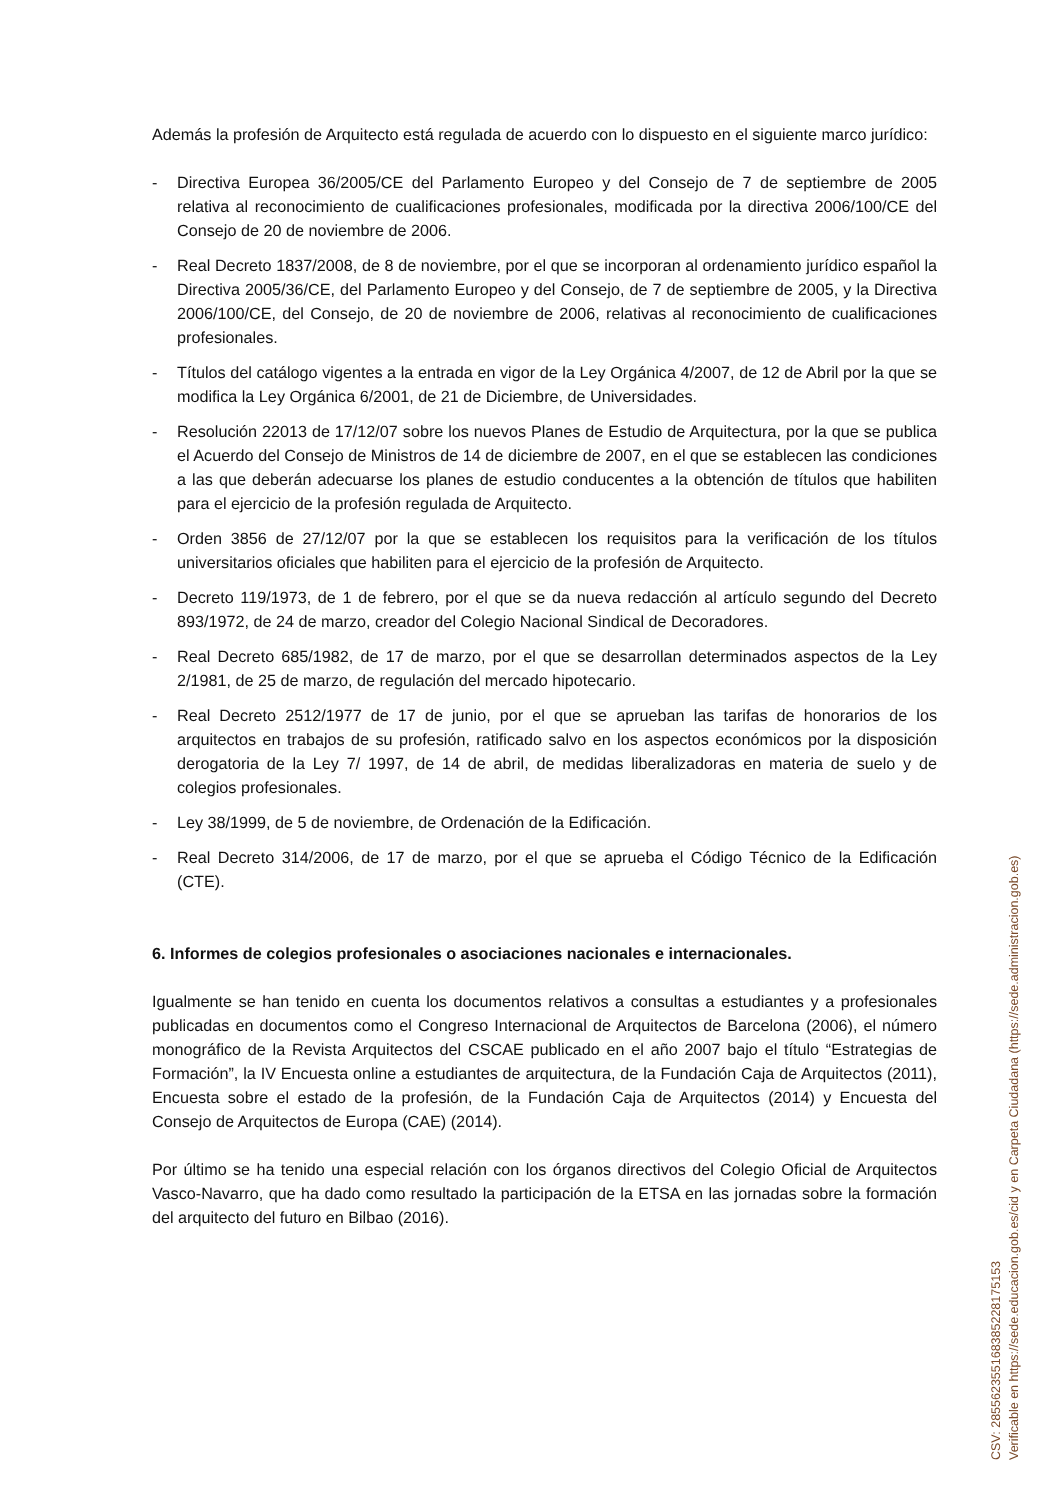Además la profesión de Arquitecto está regulada de acuerdo con lo dispuesto en el siguiente marco jurídico:
- Directiva Europea 36/2005/CE del Parlamento Europeo y del Consejo de 7 de septiembre de 2005 relativa al reconocimiento de cualificaciones profesionales, modificada por la directiva 2006/100/CE del Consejo de 20 de noviembre de 2006.
- Real Decreto 1837/2008, de 8 de noviembre, por el que se incorporan al ordenamiento jurídico español la Directiva 2005/36/CE, del Parlamento Europeo y del Consejo, de 7 de septiembre de 2005, y la Directiva 2006/100/CE, del Consejo, de 20 de noviembre de 2006, relativas al reconocimiento de cualificaciones profesionales.
- Títulos del catálogo vigentes a la entrada en vigor de la Ley Orgánica 4/2007, de 12 de Abril por la que se modifica la Ley Orgánica 6/2001, de 21 de Diciembre, de Universidades.
- Resolución 22013 de 17/12/07 sobre los nuevos Planes de Estudio de Arquitectura, por la que se publica el Acuerdo del Consejo de Ministros de 14 de diciembre de 2007, en el que se establecen las condiciones a las que deberán adecuarse los planes de estudio conducentes a la obtención de títulos que habiliten para el ejercicio de la profesión regulada de Arquitecto.
- Orden 3856 de 27/12/07 por la que se establecen los requisitos para la verificación de los títulos universitarios oficiales que habiliten para el ejercicio de la profesión de Arquitecto.
- Decreto 119/1973, de 1 de febrero, por el que se da nueva redacción al artículo segundo del Decreto 893/1972, de 24 de marzo, creador del Colegio Nacional Sindical de Decoradores.
- Real Decreto 685/1982, de 17 de marzo, por el que se desarrollan determinados aspectos de la Ley 2/1981, de 25 de marzo, de regulación del mercado hipotecario.
- Real Decreto 2512/1977 de 17 de junio, por el que se aprueban las tarifas de honorarios de los arquitectos en trabajos de su profesión, ratificado salvo en los aspectos económicos por la disposición derogatoria de la Ley 7/ 1997, de 14 de abril, de medidas liberalizadoras en materia de suelo y de colegios profesionales.
- Ley 38/1999, de 5 de noviembre, de Ordenación de la Edificación.
- Real Decreto 314/2006, de 17 de marzo, por el que se aprueba el Código Técnico de la Edificación (CTE).
6. Informes de colegios profesionales o asociaciones nacionales e internacionales.
Igualmente se han tenido en cuenta los documentos relativos a consultas a estudiantes y a profesionales publicadas en documentos como el Congreso Internacional de Arquitectos de Barcelona (2006), el número monográfico de la Revista Arquitectos del CSCAE publicado en el año 2007 bajo el título “Estrategias de Formación”, la IV Encuesta online a estudiantes de arquitectura, de la Fundación Caja de Arquitectos (2011), Encuesta sobre el estado de la profesión, de la Fundación Caja de Arquitectos (2014) y Encuesta del Consejo de Arquitectos de Europa (CAE) (2014).
Por último se ha tenido una especial relación con los órganos directivos del Colegio Oficial de Arquitectos Vasco-Navarro, que ha dado como resultado la participación de la ETSA en las jornadas sobre la formación del arquitecto del futuro en Bilbao (2016).
CSV: 285562355168385228175153
Verificable en https://sede.educacion.gob.es/cid y en Carpeta Ciudadana (https://sede.administracion.gob.es)